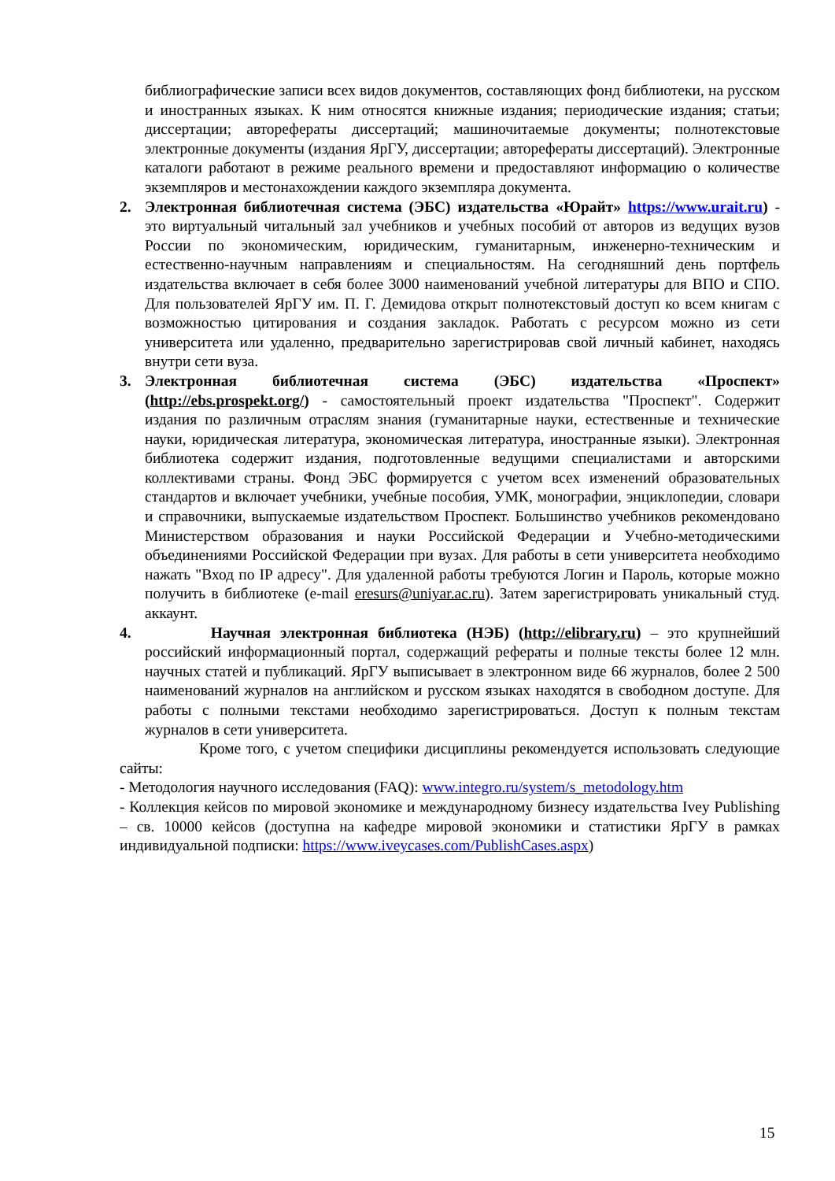библиографические записи всех видов документов, составляющих фонд библиотеки, на русском и иностранных языках. К ним относятся книжные издания; периодические издания; статьи; диссертации; авторефераты диссертаций; машиночитаемые документы; полнотекстовые электронные документы (издания ЯрГУ, диссертации; авторефераты диссертаций). Электронные каталоги работают в режиме реального времени и предоставляют информацию о количестве экземпляров и местонахождении каждого экземпляра документа.
2. Электронная библиотечная система (ЭБС) издательства «Юрайт» https://www.urait.ru) - это виртуальный читальный зал учебников и учебных пособий от авторов из ведущих вузов России по экономическим, юридическим, гуманитарным, инженерно-техническим и естественно-научным направлениям и специальностям. На сегодняшний день портфель издательства включает в себя более 3000 наименований учебной литературы для ВПО и СПО. Для пользователей ЯрГУ им. П. Г. Демидова открыт полнотекстовый доступ ко всем книгам с возможностью цитирования и создания закладок. Работать с ресурсом можно из сети университета или удаленно, предварительно зарегистрировав свой личный кабинет, находясь внутри сети вуза.
3. Электронная библиотечная система (ЭБС) издательства «Проспект» (http://ebs.prospekt.org/) - самостоятельный проект издательства "Проспект". Содержит издания по различным отраслям знания (гуманитарные науки, естественные и технические науки, юридическая литература, экономическая литература, иностранные языки). Электронная библиотека содержит издания, подготовленные ведущими специалистами и авторскими коллективами страны. Фонд ЭБС формируется с учетом всех изменений образовательных стандартов и включает учебники, учебные пособия, УМК, монографии, энциклопедии, словари и справочники, выпускаемые издательством Проспект. Большинство учебников рекомендовано Министерством образования и науки Российской Федерации и Учебно-методическими объединениями Российской Федерации при вузах. Для работы в сети университета необходимо нажать "Вход по IP адресу". Для удаленной работы требуются Логин и Пароль, которые можно получить в библиотеке (e-mail eresurs@uniyar.ac.ru). Затем зарегистрировать уникальный студ. аккаунт.
4. Научная электронная библиотека (НЭБ) (http://elibrary.ru) – это крупнейший российский информационный портал, содержащий рефераты и полные тексты более 12 млн. научных статей и публикаций. ЯрГУ выписывает в электронном виде 66 журналов, более 2 500 наименований журналов на английском и русском языках находятся в свободном доступе. Для работы с полными текстами необходимо зарегистрироваться. Доступ к полным текстам журналов в сети университета.
Кроме того, с учетом специфики дисциплины рекомендуется использовать следующие сайты:
- Методология научного исследования (FAQ): www.integro.ru/system/s_metodology.htm
- Коллекция кейсов по мировой экономике и международному бизнесу издательства Ivey Publishing – св. 10000 кейсов (доступна на кафедре мировой экономики и статистики ЯрГУ в рамках индивидуальной подписки: https://www.iveycases.com/PublishCases.aspx)
15